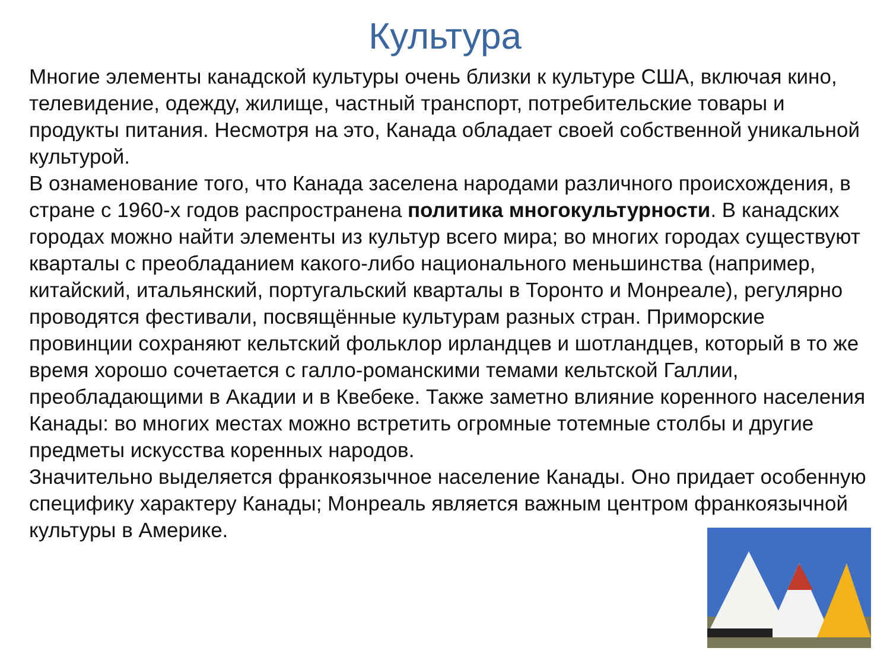Культура
Многие элементы канадской культуры очень близки к культуре США, включая кино, телевидение, одежду, жилище, частный транспорт, потребительские товары и продукты питания. Несмотря на это, Канада обладает своей собственной уникальной культурой.
В ознаменование того, что Канада заселена народами различного происхождения, в стране с 1960-х годов распространена политика многокультурности. В канадских городах можно найти элементы из культур всего мира; во многих городах существуют кварталы с преобладанием какого-либо национального меньшинства (например, китайский, итальянский, португальский кварталы в Торонто и Монреале), регулярно проводятся фестивали, посвящённые культурам разных стран. Приморские провинции сохраняют кельтский фольклор ирландцев и шотландцев, который в то же время хорошо сочетается с галло-романскими темами кельтской Галлии, преобладающими в Акадии и в Квебеке. Также заметно влияние коренного населения Канады: во многих местах можно встретить огромные тотемные столбы и другие предметы искусства коренных народов.
Значительно выделяется франкоязычное население Канады. Оно придает особенную специфику характеру Канады; Монреаль является важным центром франкоязычной культуры в Америке.